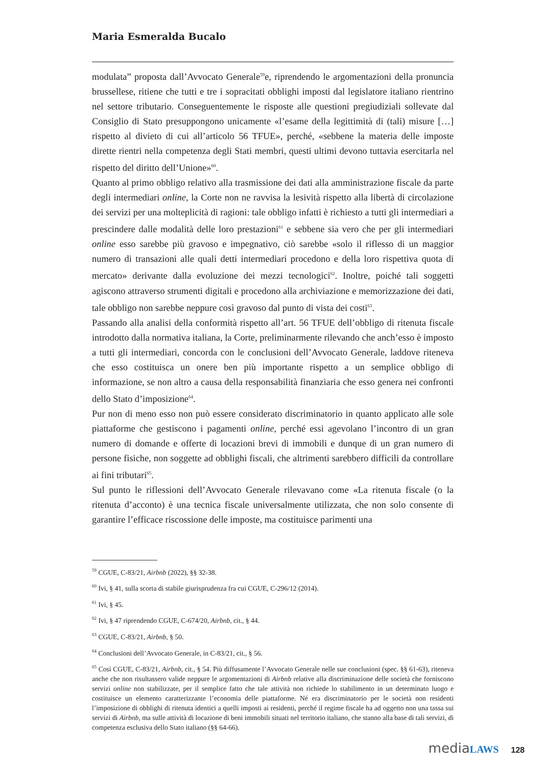Maria Esmeralda Bucalo
modulata” proposta dall’Avvocato Generale<sup>59</sup>e, riprendendo le argomentazioni della pronuncia brussellese, ritiene che tutti e tre i sopracitati obblighi imposti dal legislatore italiano rientrino nel settore tributario. Conseguentemente le risposte alle questioni pregiudiziali sollevate dal Consiglio di Stato presuppongono unicamente «l’esame della legittimità di (tali) misure […] rispetto al divieto di cui all’articolo 56 TFUE», perché, «sebbene la materia delle imposte dirette rientri nella competenza degli Stati membri, questi ultimi devono tuttavia esercitarla nel rispetto del diritto dell’Unione»<sup>60</sup>.
Quanto al primo obbligo relativo alla trasmissione dei dati alla amministrazione fiscale da parte degli intermediari online, la Corte non ne ravvisa la lesività rispetto alla libertà di circolazione dei servizi per una molteplicità di ragioni: tale obbligo infatti è richiesto a tutti gli intermediari a prescindere dalle modalità delle loro prestazioni<sup>61</sup> e sebbene sia vero che per gli intermediari online esso sarebbe più gravoso e impegnativo, ciò sarebbe «solo il riflesso di un maggior numero di transazioni alle quali detti intermediari procedono e della loro rispettiva quota di mercato» derivante dalla evoluzione dei mezzi tecnologici<sup>62</sup>. Inoltre, poiché tali soggetti agiscono attraverso strumenti digitali e procedono alla archiviazione e memorizzazione dei dati, tale obbligo non sarebbe neppure così gravoso dal punto di vista dei costi<sup>63</sup>.
Passando alla analisi della conformità rispetto all’art. 56 TFUE dell’obbligo di ritenuta fiscale introdotto dalla normativa italiana, la Corte, preliminarmente rilevando che anch’esso è imposto a tutti gli intermediari, concorda con le conclusioni dell’Avvocato Generale, laddove riteneva che esso costituisca un onere ben più importante rispetto a un semplice obbligo di informazione, se non altro a causa della responsabilità finanziaria che esso genera nei confronti dello Stato d’imposizione<sup>64</sup>.
Pur non di meno esso non può essere considerato discriminatorio in quanto applicato alle sole piattaforme che gestiscono i pagamenti online, perché essi agevolano l’incontro di un gran numero di domande e offerte di locazioni brevi di immobili e dunque di un gran numero di persone fisiche, non soggette ad obblighi fiscali, che altrimenti sarebbero difficili da controllare ai fini tributari<sup>65</sup>.
Sul punto le riflessioni dell’Avvocato Generale rilevavano come «La ritenuta fiscale (o la ritenuta d’acconto) è una tecnica fiscale universalmente utilizzata, che non solo consente di garantire l’efficace riscossione delle imposte, ma costituisce parimenti una
<sup>59</sup> CGUE, C-83/21, Airbnb (2022), §§ 32-38.
<sup>60</sup> Ivi, § 41, sulla scorta di stabile giurisprudenza fra cui CGUE, C-296/12 (2014).
<sup>61</sup> Ivi, § 45.
<sup>62</sup> Ivi, § 47 riprendendo CGUE, C-674/20, Airbnb, cit., § 44.
<sup>63</sup> CGUE, C-83/21, Airbnb, § 50.
<sup>64</sup> Conclusioni dell’Avvocato Generale, in C-83/21, cit., § 56.
<sup>65</sup> Così CGUE, C-83/21, Airbnb, cit., § 54. Più diffusamente l’Avvocato Generale nelle sue conclusioni (spec. §§ 61-63), riteneva anche che non risultassero valide neppure le argomentazioni di Airbnb relative alla discriminazione delle società che forniscono servizi online non stabilizzate, per il semplice fatto che tale attività non richiede lo stabilimento in un determinato luogo e costituisce un elemento caratterizzante l’economia delle piattaforme. Né era discriminatorio per le società non residenti l’imposizione di obblighi di ritenuta identici a quelli imposti ai residenti, perché il regime fiscale ha ad oggetto non una tassa sui servizi di Airbnb, ma sulle attività di locazione di beni immobili situati nel territorio italiano, che stanno alla base di tali servizi, di competenza esclusiva dello Stato italiano (§§ 64-66).
mediaLAWS 128